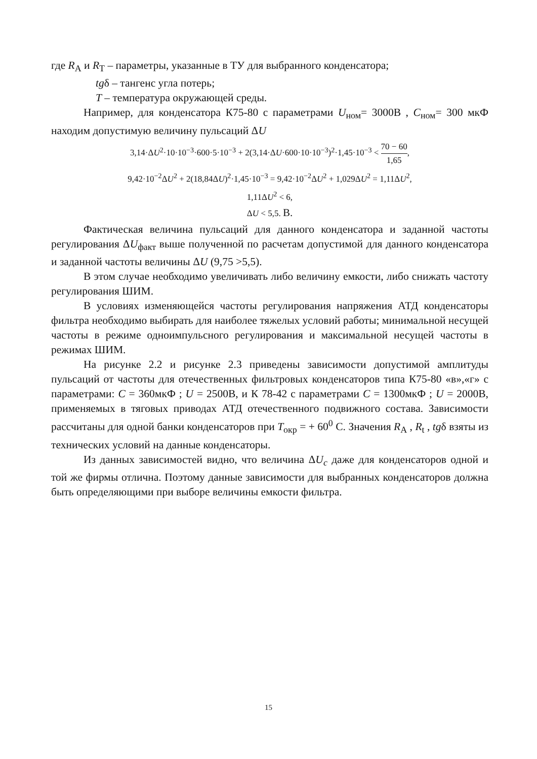где R<sub>А</sub> и R<sub>Т</sub> – параметры, указанные в ТУ для выбранного конденсатора;
tgδ – тангенс угла потерь;
T – температура окружающей среды.
Например, для конденсатора К75-80 с параметрами U<sub>ном</sub>= 3000В , С<sub>ном</sub>= 300 мкФ находим допустимую величину пульсаций ΔU
3,14·ΔU<sup>2</sup>·10·10<sup>−3</sup>·600·5·10<sup>−3</sup> + 2(3,14·ΔU·600·10·10<sup>−3</sup>)<sup>2</sup>·1,45·10<sup>−3</sup> < 70 − 60 1,65,
9,42·10<sup>−2</sup>ΔU<sup>2</sup> + 2(18,84ΔU)<sup>2</sup>·1,45·10<sup>−3</sup> = 9,42·10<sup>−2</sup>ΔU<sup>2</sup> + 1,029ΔU<sup>2</sup> = 1,11ΔU<sup>2</sup>,
1,11ΔU<sup>2</sup> < 6,
ΔU < 5,5. В.
Фактическая величина пульсаций для данного конденсатора и заданной частоты регулирования ΔU<sub>факт</sub> выше полученной по расчетам допустимой для данного конденсатора и заданной частоты величины ΔU (9,75 >5,5).
В этом случае необходимо увеличивать либо величину емкости, либо снижать частоту регулирования ШИМ.
В условиях изменяющейся частоты регулирования напряжения АТД конденсаторы фильтра необходимо выбирать для наиболее тяжелых условий работы; минимальной несущей частоты в режиме одноимпульсного регулирования и максимальной несущей частоты в режимах ШИМ.
На рисунке 2.2 и рисунке 2.3 приведены зависимости допустимой амплитуды пульсаций от частоты для отечественных фильтровых конденсаторов типа К75-80 «в»,«г» с параметрами: С = 360мкФ ; U = 2500В, и К 78-42 с параметрами С = 1300мкФ ; U = 2000В, применяемых в тяговых приводах АТД отечественного подвижного состава. Зависимости рассчитаны для одной банки конденсаторов при T<sub>окр</sub> = + 60<sup>0</sup> С. Значения R<sub>А</sub> , R<sub>t</sub> , tgδ взяты из технических условий на данные конденсаторы.
Из данных зависимостей видно, что величина ΔU<sub>c</sub> даже для конденсаторов одной и той же фирмы отлична. Поэтому данные зависимости для выбранных конденсаторов должна быть определяющими при выборе величины емкости фильтра.
15